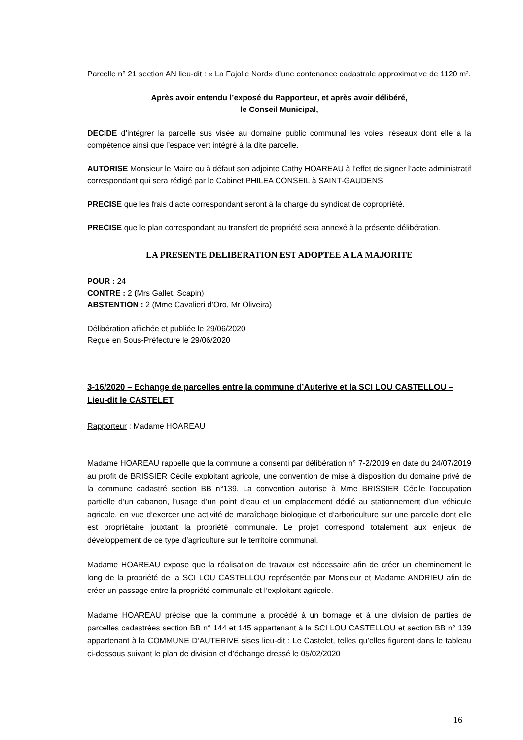Parcelle n° 21 section AN lieu-dit : « La Fajolle Nord» d’une contenance cadastrale approximative de 1120 m².
Après avoir entendu l’exposé du Rapporteur, et après avoir délibéré,
le Conseil Municipal,
DECIDE d’intégrer la parcelle sus visée au domaine public communal les voies, réseaux dont elle a la compétence ainsi que l’espace vert intégré à la dite parcelle.
AUTORISE Monsieur le Maire ou à défaut son adjointe Cathy HOAREAU à l’effet de signer l’acte administratif correspondant qui sera rédigé par le Cabinet PHILEA CONSEIL à SAINT-GAUDENS.
PRECISE que les frais d’acte correspondant seront à la charge du syndicat de copropriété.
PRECISE que le plan correspondant au transfert de propriété sera annexé à la présente délibération.
LA PRESENTE DELIBERATION EST ADOPTEE A LA MAJORITE
POUR : 24
CONTRE : 2 (Mrs Gallet, Scapin)
ABSTENTION : 2 (Mme Cavalieri d’Oro, Mr Oliveira)
Délibération affichée et publiée le 29/06/2020
Reçue en Sous-Préfecture le 29/06/2020
3-16/2020 – Echange de parcelles entre la commune d’Auterive et la SCI LOU CASTELLOU – Lieu-dit le CASTELET
Rapporteur : Madame HOAREAU
Madame HOAREAU rappelle que la commune a consenti par délibération n° 7-2/2019 en date du 24/07/2019 au profit de BRISSIER Cécile exploitant agricole, une convention de mise à disposition du domaine privé de la commune cadastré section BB n°139. La convention autorise à Mme BRISSIER Cécile l’occupation partielle d’un cabanon, l’usage d’un point d’eau et un emplacement dédié au stationnement d’un véhicule agricole, en vue d’exercer une activité de maraîchage biologique et d’arboriculture sur une parcelle dont elle est propriétaire jouxtant la propriété communale. Le projet correspond totalement aux enjeux de développement de ce type d’agriculture sur le territoire communal.
Madame HOAREAU expose que la réalisation de travaux est nécessaire afin de créer un cheminement le long de la propriété de la SCI LOU CASTELLOU représentée par Monsieur et Madame ANDRIEU afin de créer un passage entre la propriété communale et l’exploitant agricole.
Madame HOAREAU précise que la commune a procédé à un bornage et à une division de parties de parcelles cadastrées section BB n° 144 et 145 appartenant à la SCI LOU CASTELLOU et section BB n° 139 appartenant à la COMMUNE D’AUTERIVE sises lieu-dit : Le Castelet, telles qu’elles figurent dans le tableau ci-dessous suivant le plan de division et d’échange dressé le 05/02/2020
16